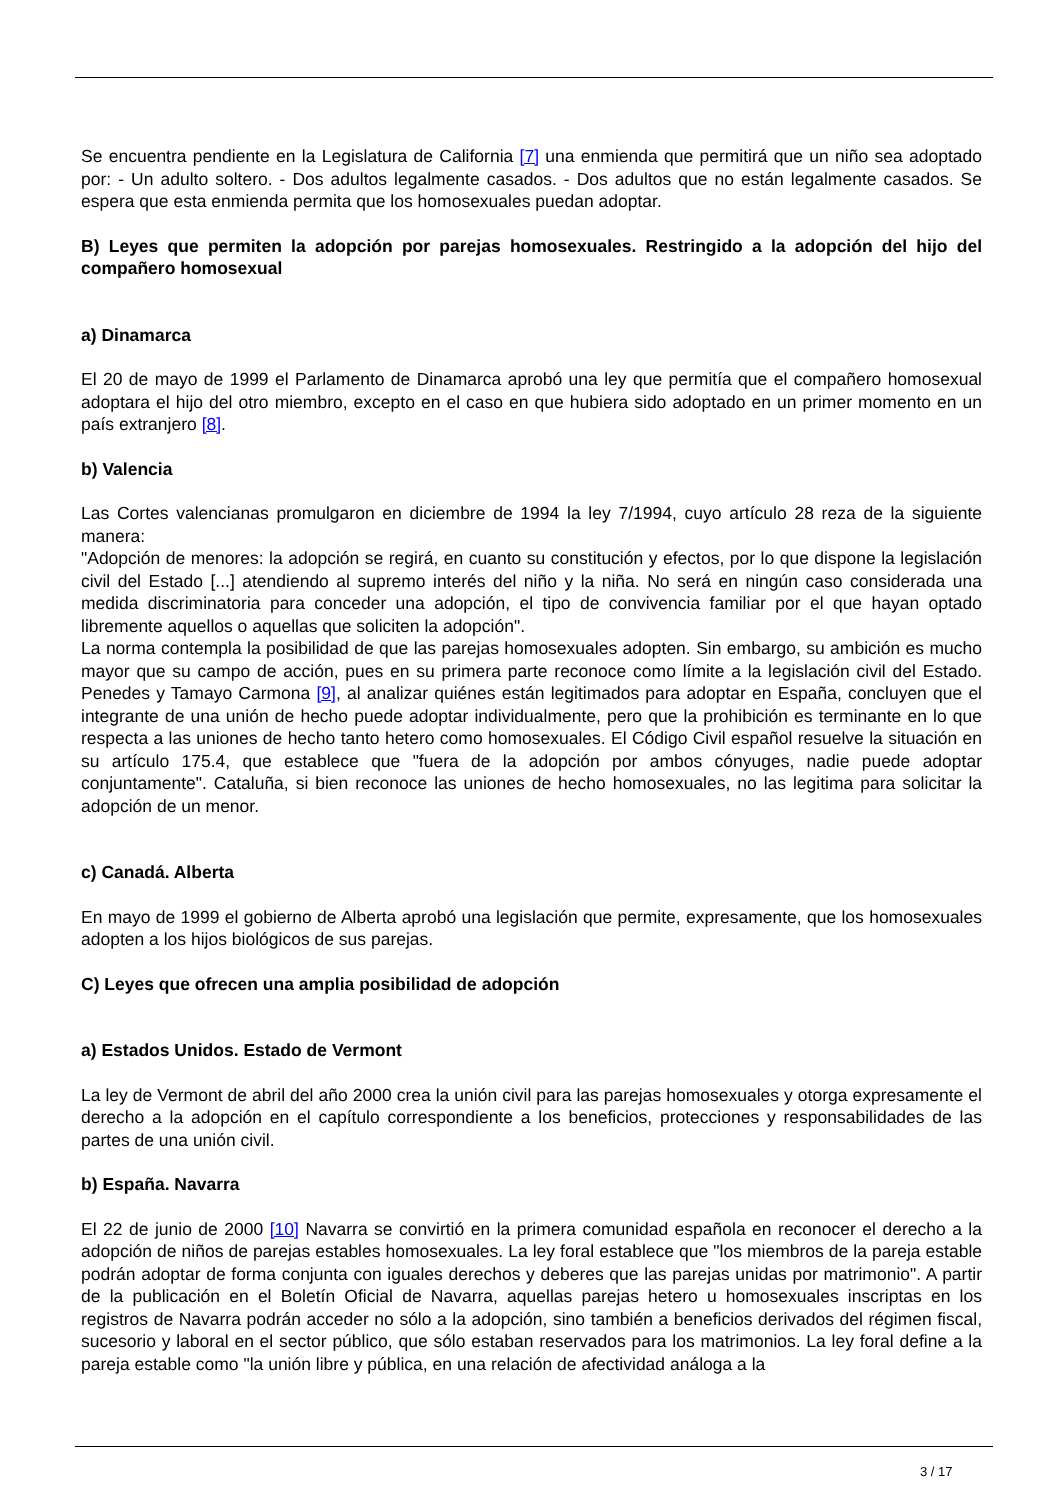Se encuentra pendiente en la Legislatura de California [7] una enmienda que permitirá que un niño sea adoptado por: - Un adulto soltero. - Dos adultos legalmente casados. - Dos adultos que no están legalmente casados. Se espera que esta enmienda permita que los homosexuales puedan adoptar.
B) Leyes que permiten la adopción por parejas homosexuales. Restringido a la adopción del hijo del compañero homosexual
a) Dinamarca
El 20 de mayo de 1999 el Parlamento de Dinamarca aprobó una ley que permitía que el compañero homosexual adoptara el hijo del otro miembro, excepto en el caso en que hubiera sido adoptado en un primer momento en un país extranjero [8].
b) Valencia
Las Cortes valencianas promulgaron en diciembre de 1994 la ley 7/1994, cuyo artículo 28 reza de la siguiente manera:
"Adopción de menores: la adopción se regirá, en cuanto su constitución y efectos, por lo que dispone la legislación civil del Estado [...] atendiendo al supremo interés del niño y la niña. No será en ningún caso considerada una medida discriminatoria para conceder una adopción, el tipo de convivencia familiar por el que hayan optado libremente aquellos o aquellas que soliciten la adopción".
La norma contempla la posibilidad de que las parejas homosexuales adopten. Sin embargo, su ambición es mucho mayor que su campo de acción, pues en su primera parte reconoce como límite a la legislación civil del Estado. Penedes y Tamayo Carmona [9], al analizar quiénes están legitimados para adoptar en España, concluyen que el integrante de una unión de hecho puede adoptar individualmente, pero que la prohibición es terminante en lo que respecta a las uniones de hecho tanto hetero como homosexuales. El Código Civil español resuelve la situación en su artículo 175.4, que establece que "fuera de la adopción por ambos cónyuges, nadie puede adoptar conjuntamente". Cataluña, si bien reconoce las uniones de hecho homosexuales, no las legitima para solicitar la adopción de un menor.
c) Canadá. Alberta
En mayo de 1999 el gobierno de Alberta aprobó una legislación que permite, expresamente, que los homosexuales adopten a los hijos biológicos de sus parejas.
C) Leyes que ofrecen una amplia posibilidad de adopción
a) Estados Unidos. Estado de Vermont
La ley de Vermont de abril del año 2000 crea la unión civil para las parejas homosexuales y otorga expresamente el derecho a la adopción en el capítulo correspondiente a los beneficios, protecciones y responsabilidades de las partes de una unión civil.
b) España. Navarra
El 22 de junio de 2000 [10] Navarra se convirtió en la primera comunidad española en reconocer el derecho a la adopción de niños de parejas estables homosexuales. La ley foral establece que "los miembros de la pareja estable podrán adoptar de forma conjunta con iguales derechos y deberes que las parejas unidas por matrimonio". A partir de la publicación en el Boletín Oficial de Navarra, aquellas parejas hetero u homosexuales inscriptas en los registros de Navarra podrán acceder no sólo a la adopción, sino también a beneficios derivados del régimen fiscal, sucesorio y laboral en el sector público, que sólo estaban reservados para los matrimonios. La ley foral define a la pareja estable como "la unión libre y pública, en una relación de afectividad análoga a la
3 / 17